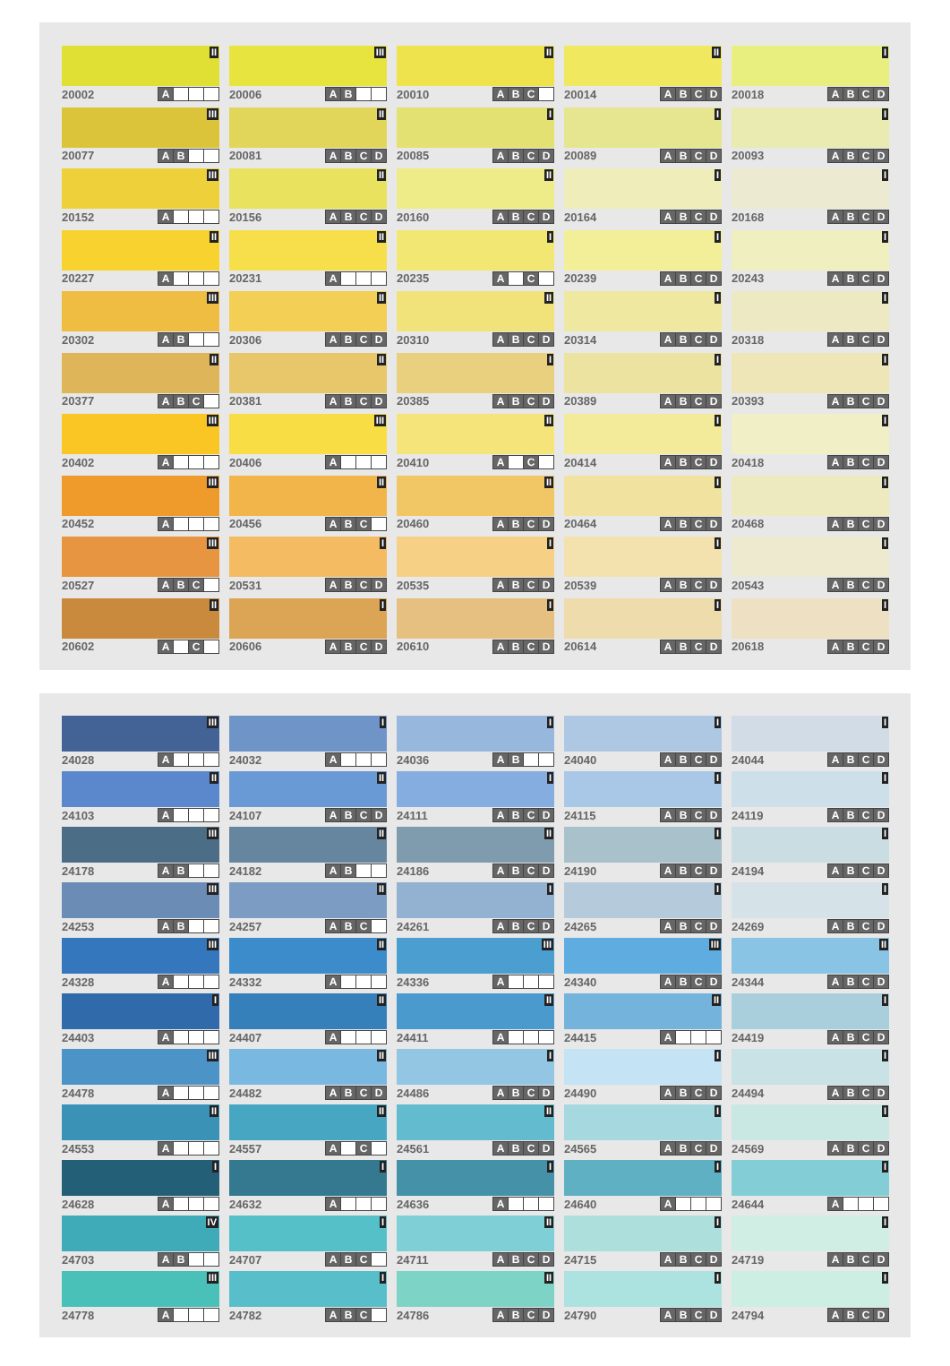II
20002 A
III
20006 AB
II
20010 ABC
II
20014 ABCD
I
20018 ABCD
III
20077 AB
II
20081 ABCD
I
20085 ABCD
I
20089 ABCD
I
20093 ABCD
III
20152 A
II
20156 ABCD
II
20160 ABCD
I
20164 ABCD
I
20168 ABCD
II
20227 A
II
20231 A
I
20235 A C
I
20239 ABCD
I
20243 ABCD
III
20302 AB
II
20306 ABCD
II
20310 ABCD
I
20314 ABCD
I
20318 ABCD
II
20377 ABC
II
20381 ABCD
I
20385 ABCD
I
20389 ABCD
I
20393 ABCD
III
20402 A
III
20406 A
II
20410 A C
I
20414 ABCD
I
20418 ABCD
III
20452 A
II
20456 ABC
II
20460 ABCD
I
20464 ABCD
I
20468 ABCD
III
20527 ABC
I
20531 ABCD
I
20535 ABCD
I
20539 ABCD
I
20543 ABCD
II
20602 A C
I
20606 ABCD
I
20610 ABCD
I
20614 ABCD
I
20618 ABCD
III
24028 A
I
24032 A
I
24036 AB
I
24040 ABCD
I
24044 ABCD
II
24103 A
II
24107 ABCD
I
24111 ABCD
I
24115 ABCD
I
24119 ABCD
III
24178 AB
II
24182 AB
II
24186 ABCD
I
24190 ABCD
I
24194 ABCD
III
24253 AB
II
24257 ABC
I
24261 ABCD
I
24265 ABCD
I
24269 ABCD
III
24328 A
II
24332 A
III
24336 A
III
24340 ABCD
II
24344 ABCD
I
24403 A
II
24407 A
II
24411 A
II
24415 A
I
24419 ABCD
III
24478 A
II
24482 ABCD
I
24486 ABCD
I
24490 ABCD
I
24494 ABCD
II
24553 A
II
24557 A C
II
24561 ABCD
I
24565 ABCD
I
24569 ABCD
I
24628 A
I
24632 A
I
24636 A
I
24640 A
I
24644 A
IV
24703 AB
I
24707 ABC
II
24711 ABCD
I
24715 ABCD
I
24719 ABCD
III
24778 A
I
24782 ABC
II
24786 ABCD
I
24790 ABCD
I
24794 ABCD